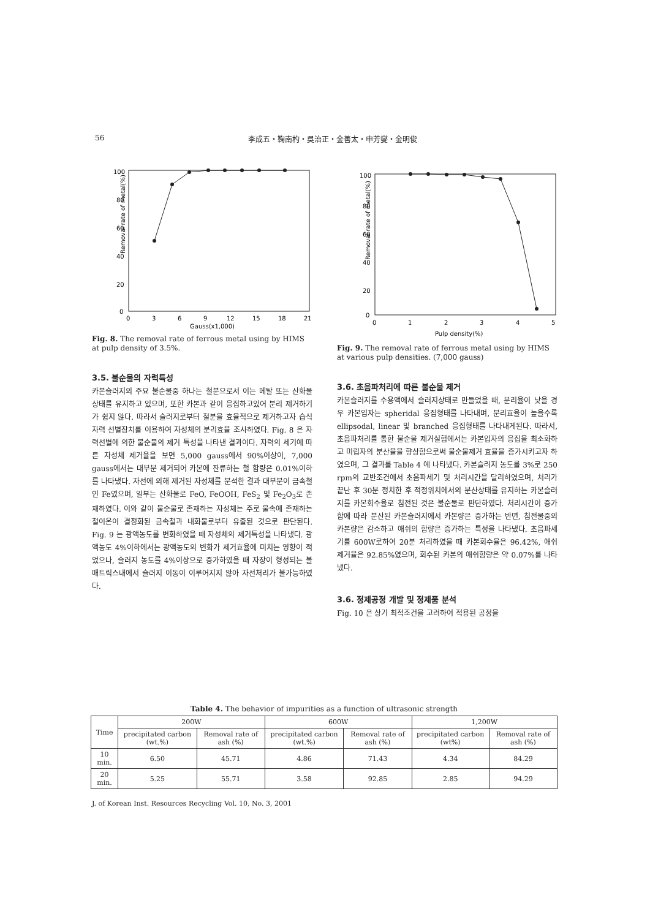56 李成五・鞠南杓・吳治正・金善太・申芳燮・金明俊
100
80
60
40
20
0
Removal rate of metal(%)
0
3
6
9
12
15
18
21
Gauss(x1,000)
Fig. 8. The removal rate of ferrous metal using by HIMS at pulp density of 3.5%.
3.5. 불순물의 자력특성
카본슬러지의 주요 불순물중 하나는 철분으로서 이는 메탈 또는 산화물상태를 유지하고 있으며, 또한 카본과 같이 응집하고있어 분리 제거하기가 쉽지 않다. 따라서 슬러지로부터 철분을 효율적으로 제거하고자 습식자력 선별장치를 이용하여 자성체의 분리효율 조사하였다. Fig. 8 은 자력선별에 의한 불순물의 제거 특성을 나타낸 결과이다. 자력의 세기에 따른 자성체 제거율을 보면 5,000 gauss에서 90%이상이, 7,000 gauss에서는 대부분 제거되어 카본에 잔류하는 철 함량은 0.01%이하를 나타냈다. 자선에 의해 제거된 자성체를 분석한 결과 대부분이 금속철인 Fe였으며, 일부는 산화물로 FeO, FeOOH, FeS<sub>2</sub> 및 Fe<sub>2</sub>O<sub>3</sub>로 존재하였다. 이와 같이 불순물로 존재하는 자성체는 주로 물속에 존재하는 철이온이 결정화된 금속철과 내화물로부터 유출된 것으로 판단된다. Fig. 9 는 광액농도를 변화하였을 때 자성체의 제거특성을 나타냈다. 광액농도 4%이하에서는 광액농도의 변화가 제거효율에 미치는 영향이 적었으나, 슬러지 농도를 4%이상으로 증가하였을 때 자장이 형성되는 볼 매트릭스내에서 슬러지 이동이 이루어지지 않아 자선처리가 불가능하였다.
100
80
60
40
20
0
Removal rate of metal(%)
0
1
2
3
4
5
Pulp density(%)
Fig. 9. The removal rate of ferrous metal using by HIMS at various pulp densities. (7,000 gauss)
3.6. 초음파처리에 따른 불순물 제거
카본슬러지를 수용액에서 슬러지상태로 만들었을 때, 분리율이 낮을 경우 카본입자는 spheridal 응집형태를 나타내며, 분리효율이 높을수록 ellipsodal, linear 및 branched 응집형태를 나타내게된다. 따라서, 초음파처리를 통한 불순물 제거실험에서는 카본입자의 응집을 최소화하고 미립자의 분산율을 향상함으로써 불순물제거 효율을 증가시키고자 하였으며, 그 결과를 Table 4 에 나타냈다. 카본슬러지 농도를 3%로 250 rpm의 교반조건에서 초음파세기 및 처리시간을 달리하였으며, 처리가 끝난 후 30분 정치한 후 적정위치에서의 분산상태를 유지하는 카본슬러지를 카본회수율로 침전된 것은 불순물로 판단하였다. 처리시간이 증가함에 따라 분산된 카본슬러지에서 카본량은 증가하는 반면, 침전물중의 카본량은 감소하고 애쉬의 함량은 증가하는 특성을 나타냈다. 초음파세기를 600W로하여 20분 처리하였을 때 카본회수율은 96.42%, 애쉬 제거율은 92.85%였으며, 회수된 카본의 애쉬함량은 약 0.07%를 나타냈다.
3.6. 정제공정 개발 및 정제품 분석
Fig. 10 은 상기 최적조건을 고려하여 적용된 공정을
Table 4. The behavior of impurities as a function of ultrasonic strength
| Time | 200W | | 600W | | 1,200W | |
| --- | --- | --- | --- | --- | --- | --- |
| | precipitated carbon (wt.%) | Removal rate of ash (%) | precipitated carbon (wt.%) | Removal rate of ash (%) | precipitated carbon (wt%) | Removal rate of ash (%) |
| 10 min. | 6.50 | 45.71 | 4.86 | 71.43 | 4.34 | 84.29 |
| 20 min. | 5.25 | 55.71 | 3.58 | 92.85 | 2.85 | 94.29 |
J. of Korean Inst. Resources Recycling Vol. 10, No. 3, 2001